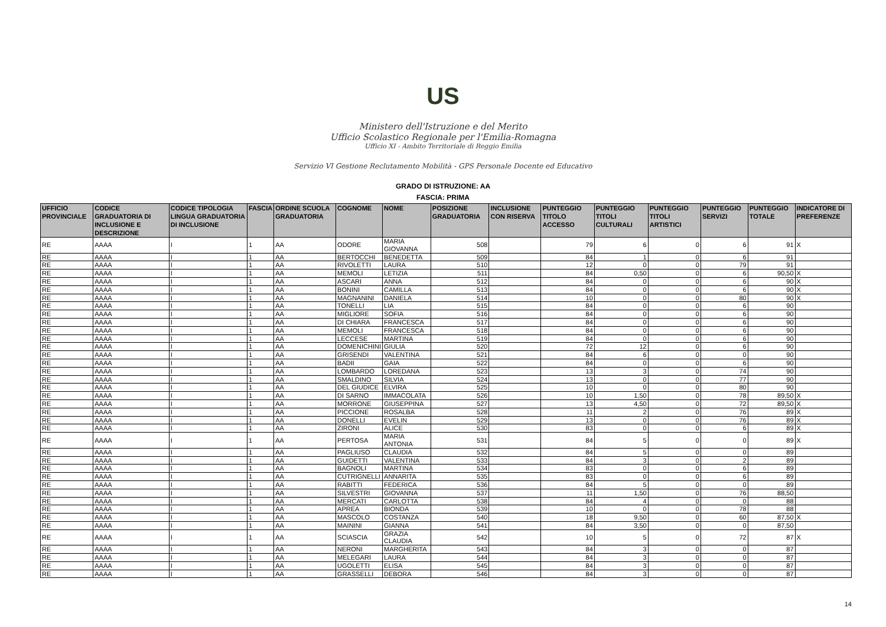US
Ministero dell'Istruzione e del Merito
Ufficio Scolastico Regionale per l'Emilia-Romagna
Ufficio XI - Ambito Territoriale di Reggio Emilia
Servizio VI Gestione Reclutamento Mobilità - GPS Personale Docente ed Educativo
GRADO DI ISTRUZIONE: AA
FASCIA: PRIMA
| UFFICIO PROVINCIALE | CODICE GRADUATORIA DI INCLUSIONE E DESCRIZIONE | CODICE TIPOLOGIA LINGUA GRADUATORIA DI INCLUSIONE | FASCIA | ORDINE SCUOLA GRADUATORIA | COGNOME | NOME | POSIZIONE GRADUATORIA | INCLUSIONE CON RISERVA | PUNTEGGIO TITOLO ACCESSO | PUNTEGGIO TITOLI CULTURALI | PUNTEGGIO TITOLI ARTISTICI | PUNTEGGIO SERVIZI | PUNTEGGIO TOTALE | INDICATORE DI PREFERENZE |
| --- | --- | --- | --- | --- | --- | --- | --- | --- | --- | --- | --- | --- | --- | --- |
| RE | AAAA | I | 1 | AA | ODORE | MARIA GIOVANNA | 508 | | 79 | 6 | 0 | 6 | 91 | X |
| RE | AAAA | I | 1 | AA | BERTOCCHI | BENEDETTA | 509 | | 84 | 1 | 0 | 6 | 91 | |
| RE | AAAA | I | 1 | AA | RIVOLETTI | LAURA | 510 | | 12 | 0 | 0 | 79 | 91 | |
| RE | AAAA | I | 1 | AA | MEMOLI | LETIZIA | 511 | | 84 | 0,50 | 0 | 6 | 90,50 | X |
| RE | AAAA | I | 1 | AA | ASCARI | ANNA | 512 | | 84 | 0 | 0 | 6 | 90 | X |
| RE | AAAA | I | 1 | AA | BONINI | CAMILLA | 513 | | 84 | 0 | 0 | 6 | 90 | X |
| RE | AAAA | I | 1 | AA | MAGNANINI | DANIELA | 514 | | 10 | 0 | 0 | 80 | 90 | X |
| RE | AAAA | I | 1 | AA | TONELLI | LIA | 515 | | 84 | 0 | 0 | 6 | 90 | |
| RE | AAAA | I | 1 | AA | MIGLIORE | SOFIA | 516 | | 84 | 0 | 0 | 6 | 90 | |
| RE | AAAA | I | 1 | AA | DI CHIARA | FRANCESCA | 517 | | 84 | 0 | 0 | 6 | 90 | |
| RE | AAAA | I | 1 | AA | MEMOLI | FRANCESCA | 518 | | 84 | 0 | 0 | 6 | 90 | |
| RE | AAAA | I | 1 | AA | LECCESE | MARTINA | 519 | | 84 | 0 | 0 | 6 | 90 | |
| RE | AAAA | I | 1 | AA | DOMENICHINI | GIULIA | 520 | | 72 | 12 | 0 | 6 | 90 | |
| RE | AAAA | I | 1 | AA | GRISENDI | VALENTINA | 521 | | 84 | 6 | 0 | 0 | 90 | |
| RE | AAAA | I | 1 | AA | BADII | GAIA | 522 | | 84 | 0 | 0 | 6 | 90 | |
| RE | AAAA | I | 1 | AA | LOMBARDO | LOREDANA | 523 | | 13 | 3 | 0 | 74 | 90 | |
| RE | AAAA | I | 1 | AA | SMALDINO | SILVIA | 524 | | 13 | 0 | 0 | 77 | 90 | |
| RE | AAAA | I | 1 | AA | DEL GIUDICE | ELVIRA | 525 | | 10 | 0 | 0 | 80 | 90 | |
| RE | AAAA | I | 1 | AA | DI SARNO | IMMACOLATA | 526 | | 10 | 1,50 | 0 | 78 | 89,50 | X |
| RE | AAAA | I | 1 | AA | MORRONE | GIUSEPPINA | 527 | | 13 | 4,50 | 0 | 72 | 89,50 | X |
| RE | AAAA | I | 1 | AA | PICCIONE | ROSALBA | 528 | | 11 | 2 | 0 | 76 | 89 | X |
| RE | AAAA | I | 1 | AA | DONELLI | EVELIN | 529 | | 13 | 0 | 0 | 76 | 89 | X |
| RE | AAAA | I | 1 | AA | ZIRONI | ALICE | 530 | | 83 | 0 | 0 | 6 | 89 | X |
| RE | AAAA | I | 1 | AA | PERTOSA | MARIA ANTONIA | 531 | | 84 | 5 | 0 | 0 | 89 | X |
| RE | AAAA | I | 1 | AA | PAGLIUSO | CLAUDIA | 532 | | 84 | 5 | 0 | 0 | 89 | |
| RE | AAAA | I | 1 | AA | GUIDETTI | VALENTINA | 533 | | 84 | 3 | 0 | 2 | 89 | |
| RE | AAAA | I | 1 | AA | BAGNOLI | MARTINA | 534 | | 83 | 0 | 0 | 6 | 89 | |
| RE | AAAA | I | 1 | AA | CUTRIGNELLI | ANNARITA | 535 | | 83 | 0 | 0 | 6 | 89 | |
| RE | AAAA | I | 1 | AA | RABITTI | FEDERICA | 536 | | 84 | 5 | 0 | 0 | 89 | |
| RE | AAAA | I | 1 | AA | SILVESTRI | GIOVANNA | 537 | | 11 | 1,50 | 0 | 76 | 88,50 | |
| RE | AAAA | I | 1 | AA | MERCATI | CARLOTTA | 538 | | 84 | 4 | 0 | 0 | 88 | |
| RE | AAAA | I | 1 | AA | APREA | BIONDA | 539 | | 10 | 0 | 0 | 78 | 88 | |
| RE | AAAA | I | 1 | AA | MASCOLO | COSTANZA | 540 | | 18 | 9,50 | 0 | 60 | 87,50 | X |
| RE | AAAA | I | 1 | AA | MAININI | GIANNA | 541 | | 84 | 3,50 | 0 | 0 | 87,50 | |
| RE | AAAA | I | 1 | AA | SCIASCIA | GRAZIA CLAUDIA | 542 | | 10 | 5 | 0 | 72 | 87 | X |
| RE | AAAA | I | 1 | AA | NERONI | MARGHERITA | 543 | | 84 | 3 | 0 | 0 | 87 | |
| RE | AAAA | I | 1 | AA | MELEGARI | LAURA | 544 | | 84 | 3 | 0 | 0 | 87 | |
| RE | AAAA | I | 1 | AA | UGOLETTI | ELISA | 545 | | 84 | 3 | 0 | 0 | 87 | |
| RE | AAAA | I | 1 | AA | GRASSELLI | DEBORA | 546 | | 84 | 3 | 0 | 0 | 87 | |
14